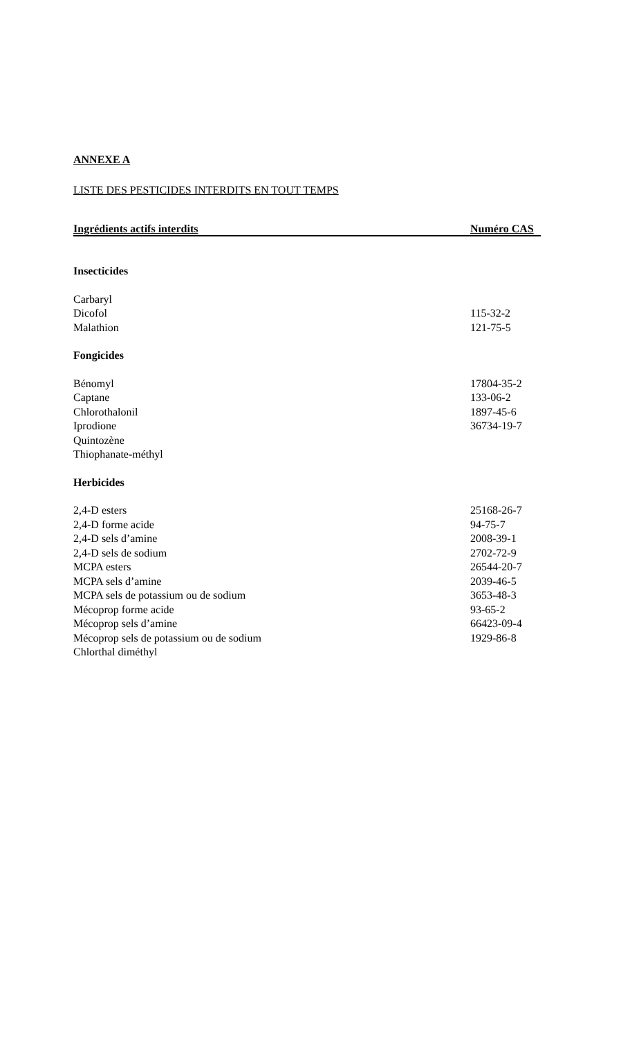ANNEXE A
LISTE DES PESTICIDES INTERDITS EN TOUT TEMPS
| Ingrédients actifs interdits | Numéro CAS |
| --- | --- |
| Insecticides | |
| Carbaryl | |
| Dicofol | 115-32-2 |
| Malathion | 121-75-5 |
| Fongicides | |
| Bénomyl | 17804-35-2 |
| Captane | 133-06-2 |
| Chlorothalonil | 1897-45-6 |
| Iprodione | 36734-19-7 |
| Quintozène | |
| Thiophanate-méthyl | |
| Herbicides | |
| 2,4-D esters | 25168-26-7 |
| 2,4-D forme acide | 94-75-7 |
| 2,4-D sels d’amine | 2008-39-1 |
| 2,4-D sels de sodium | 2702-72-9 |
| MCPA esters | 26544-20-7 |
| MCPA sels d’amine | 2039-46-5 |
| MCPA sels de potassium ou de sodium | 3653-48-3 |
| Mécoprop forme acide | 93-65-2 |
| Mécoprop sels d’amine | 66423-09-4 |
| Mécoprop sels de potassium ou de sodium | 1929-86-8 |
| Chlorthal diméthyl | |